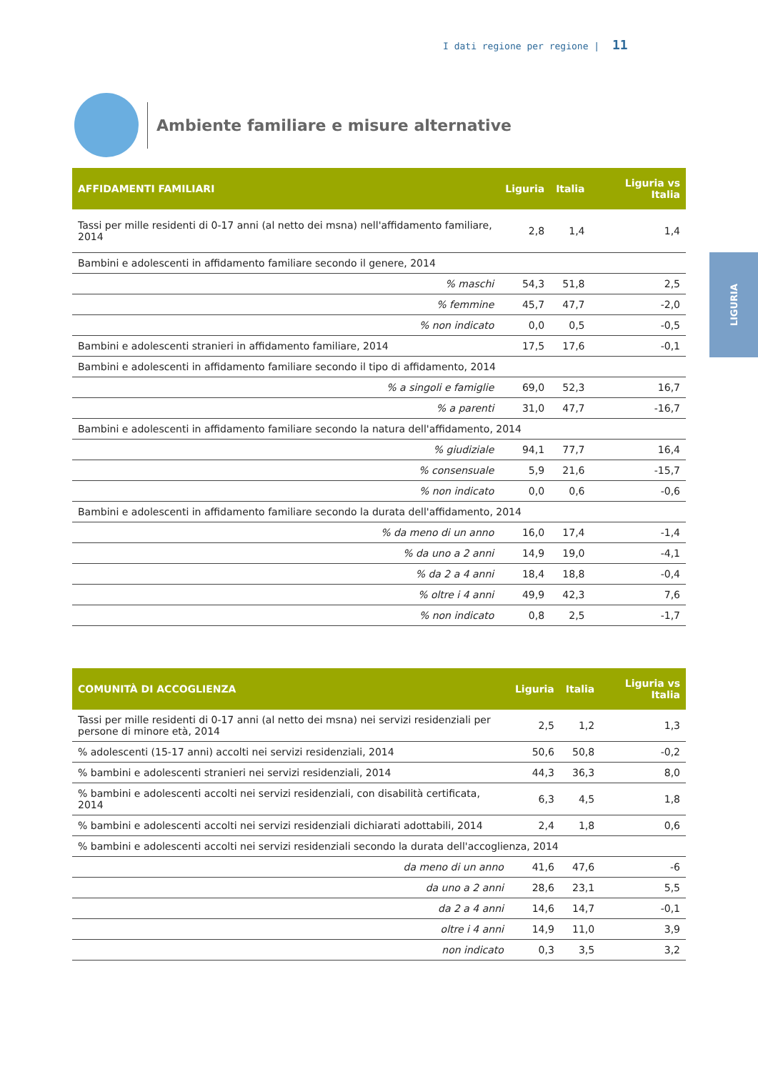I dati regione per regione | 11
Ambiente familiare e misure alternative
LIGURIA
| AFFIDAMENTI FAMILIARI | Liguria | Italia | Liguria vs Italia |
| --- | --- | --- | --- |
| Tassi per mille residenti di 0-17 anni (al netto dei msna) nell'affidamento familiare, 2014 | 2,8 | 1,4 | 1,4 |
| Bambini e adolescenti in affidamento familiare secondo il genere, 2014 | | | |
| % maschi | 54,3 | 51,8 | 2,5 |
| % femmine | 45,7 | 47,7 | -2,0 |
| % non indicato | 0,0 | 0,5 | -0,5 |
| Bambini e adolescenti stranieri in affidamento familiare, 2014 | 17,5 | 17,6 | -0,1 |
| Bambini e adolescenti in affidamento familiare secondo il tipo di affidamento, 2014 | | | |
| % a singoli e famiglie | 69,0 | 52,3 | 16,7 |
| % a parenti | 31,0 | 47,7 | -16,7 |
| Bambini e adolescenti in affidamento familiare secondo la natura dell'affidamento, 2014 | | | |
| % giudiziale | 94,1 | 77,7 | 16,4 |
| % consensuale | 5,9 | 21,6 | -15,7 |
| % non indicato | 0,0 | 0,6 | -0,6 |
| Bambini e adolescenti in affidamento familiare secondo la durata dell'affidamento, 2014 | | | |
| % da meno di un anno | 16,0 | 17,4 | -1,4 |
| % da uno a 2 anni | 14,9 | 19,0 | -4,1 |
| % da 2 a 4 anni | 18,4 | 18,8 | -0,4 |
| % oltre i 4 anni | 49,9 | 42,3 | 7,6 |
| % non indicato | 0,8 | 2,5 | -1,7 |
| COMUNITÀ DI ACCOGLIENZA | Liguria | Italia | Liguria vs Italia |
| --- | --- | --- | --- |
| Tassi per mille residenti di 0-17 anni (al netto dei msna) nei servizi residenziali per persone di minore età, 2014 | 2,5 | 1,2 | 1,3 |
| % adolescenti (15-17 anni) accolti nei servizi residenziali, 2014 | 50,6 | 50,8 | -0,2 |
| % bambini e adolescenti stranieri nei servizi residenziali, 2014 | 44,3 | 36,3 | 8,0 |
| % bambini e adolescenti accolti nei servizi residenziali, con disabilità certificata, 2014 | 6,3 | 4,5 | 1,8 |
| % bambini e adolescenti accolti nei servizi residenziali dichiarati adottabili, 2014 | 2,4 | 1,8 | 0,6 |
| % bambini e adolescenti accolti nei servizi residenziali secondo la durata dell'accoglienza, 2014 | | | |
| da meno di un anno | 41,6 | 47,6 | -6 |
| da uno a 2 anni | 28,6 | 23,1 | 5,5 |
| da 2 a 4 anni | 14,6 | 14,7 | -0,1 |
| oltre i 4 anni | 14,9 | 11,0 | 3,9 |
| non indicato | 0,3 | 3,5 | 3,2 |